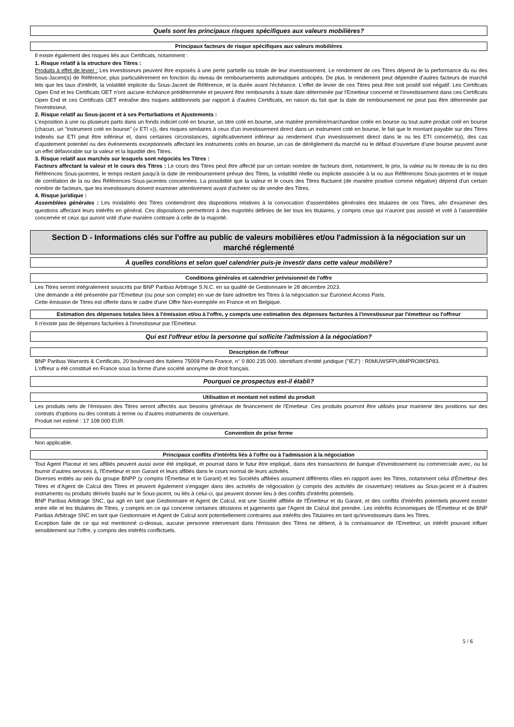Quels sont les principaux risques spécifiques aux valeurs mobilières?
Principaux facteurs de risque spécifiques aux valeurs mobilières
Il existe également des risques liés aux Certificats, notamment :
1. Risque relatif à la structure des Titres :
Produits à effet de levier : Les investisseurs peuvent être exposés à une perte partielle ou totale de leur investissement. Le rendement de ces Titres dépend de la performance du ou des Sous-Jacent(s) de Référence, plus particulièrement en fonction du niveau de remboursements automatiques anticipés. De plus, le rendement peut dépendre d'autres facteurs de marché tels que les taux d'intérêt, la volatilité implicite du Sous-Jacent de Référence, et la durée avant l'échéance. L'effet de levier de ces Titres peut être soit positif soit négatif. Les Certificats Open End et les Certificats OET n'ont aucune échéance prédéterminée et peuvent être remboursés à toute date déterminée par l'Emetteur concerné et l'investissement dans ces Certificats Open End et ces Certificats OET entraîne des risques additionnels par rapport à d'autres Certificats, en raison du fait que la date de remboursement ne peut pas être déterminée par l'investisseur,
2. Risque relatif au Sous-jacent et à ses Perturbations et Ajustements :
L’exposition à une ou plusieurs parts dans un fonds indiciel coté en bourse, un titre coté en bourse, une matière première/marchandise cotée en bourse ou tout autre produit coté en bourse (chacun, un "instrument coté en bourse" (« ETI »)), des risques similaires à ceux d’un investissement direct dans un instrument coté en bourse, le fait que le montant payable sur des Titres Indexés sur ETI peut être inférieur et, dans certaines circonstances, significativement inférieur au rendement d’un investissement direct dans le ou les ETI concerné(s), des cas d’ajustement potentiel ou des événements exceptionnels affectant les instruments cotés en bourse, un cas de dérèglement du marché ou le défaut d’ouverture d’une bourse peuvent avoir un effet défavorable sur la valeur et la liquidité des Titres.
3. Risque relatif aux marchés sur lesquels sont négociés les Titres :
Facteurs affectant la valeur et le cours des Titres : Le cours des Titres peut être affecté par un certain nombre de facteurs dont, notamment, le prix, la valeur ou le niveau de la ou des Références Sous-jacentes, le temps restant jusqu'à la date de remboursement prévue des Titres, la volatilité réelle ou implicite associée à la ou aux Références Sous-jacentes et le risque de corrélation de la ou des Références Sous-jacentes concernées. La possibilité que la valeur et le cours des Titres fluctuent (de manière positive comme négative) dépend d'un certain nombre de facteurs, que les investisseurs doivent examiner attentivement avant d'acheter ou de vendre des Titres.
4. Risque juridique :
Assemblées générales : Les modalités des Titres contiendront des dispositions relatives à la convocation d'assemblées générales des titulaires de ces Titres, afin d'examiner des questions affectant leurs intérêts en général. Ces dispositions permettront à des majorités définies de lier tous les titulaires, y compris ceux qui n'auront pas assisté et voté à l'assemblée concernée et ceux qui auront voté d'une manière contraire à celle de la majorité.
Section D - Informations clés sur l'offre au public de valeurs mobilières et/ou l'admission à la négociation sur un marché réglementé
À quelles conditions et selon quel calendrier puis-je investir dans cette valeur mobilière?
Conditions générales et calendrier prévisionnel de l'offre
Les Titres seront intégralement souscrits par BNP Paribas Arbitrage S.N.C. en sa qualité de Gestionnaire le 28 décembre 2023.
Une demande a été présentée par l'Emetteur (ou pour son compte) en vue de faire admettre les Titres à la négociation sur Euronext Access Paris.
Cette émission de Titres est offerte dans le cadre d'une Offre Non-exemptée en France et en Belgique.
Estimation des dépenses totales liées à l'émission et/ou à l'offre, y compris une estimation des dépenses facturées à l'investisseur par l'émetteur ou l'offreur
Il n'existe pas de dépenses facturées à l'investisseur par l'Emetteur.
Qui est l'offreur et/ou la personne qui sollicite l'admission à la négociation?
Description de l'offreur
BNP Paribas Warrants & Certificats, 20 boulevard des Italiens 75009 Paris France, n° 0 800 235 000. Identifiant d'entité juridique ("IEJ") : R0MUWSFPU8MPRO8K5P83.
L'offreur a été constitué en France sous la forme d'une société anonyme de droit français.
Pourquoi ce prospectus est-il établi?
Utilisation et montant net estimé du produit
Les produits nets de l'émission des Titres seront affectés aux besoins généraux de financement de l'Emetteur. Ces produits pourront être utilisés pour maintenir des positions sur des contrats d'options ou des contrats à terme ou d'autres instruments de couverture.
Produit net estimé : 17 108 000 EUR.
Convention de prise ferme
Non applicable.
Principaux conflits d'intérêts liés à l'offre ou à l'admission à la négociation
Tout Agent Placeur et ses affiliés peuvent aussi avoir été impliqué, et pourrait dans le futur être impliqué, dans des transactions de banque d'investissement ou commerciale avec, ou lui fournir d'autres services à, l'Emetteur et son Garant et leurs affiliés dans le cours normal de leurs activités.
Diverses entités au sein du groupe BNPP (y compris l'Émetteur et le Garant) et les Sociétés affiliées assument différents rôles en rapport avec les Titres, notamment celui d'Émetteur des Titres et d'Agent de Calcul des Titres et peuvent également s'engager dans des activités de négociation (y compris des activités de couverture) relatives au Sous-jacent et à d'autres instruments ou produits dérivés basés sur le Sous-jacent, ou liés à celui-ci, qui peuvent donner lieu à des conflits d'intérêts potentiels.
BNP Paribas Arbitrage SNC, qui agit en tant que Gestionnaire et Agent de Calcul, est une Société affiliée de l'Émetteur et du Garant, et des conflits d'intérêts potentiels peuvent exister entre elle et les titulaires de Titres, y compris en ce qui concerne certaines décisions et jugements que l'Agent de Calcul doit prendre. Les intérêts économiques de l'Émetteur et de BNP Paribas Arbitrage SNC en tant que Gestionnaire et Agent de Calcul sont potentiellement contraires aux intérêts des Titulaires en tant qu'investisseurs dans les Titres.
Exception faite de ce qui est mentionné ci-dessus, aucune personne intervenant dans l'émission des Titres ne détient, à la connaissance de l'Emetteur, un intérêt pouvant influer sensiblement sur l'offre, y compris des intérêts conflictuels.
5 / 6